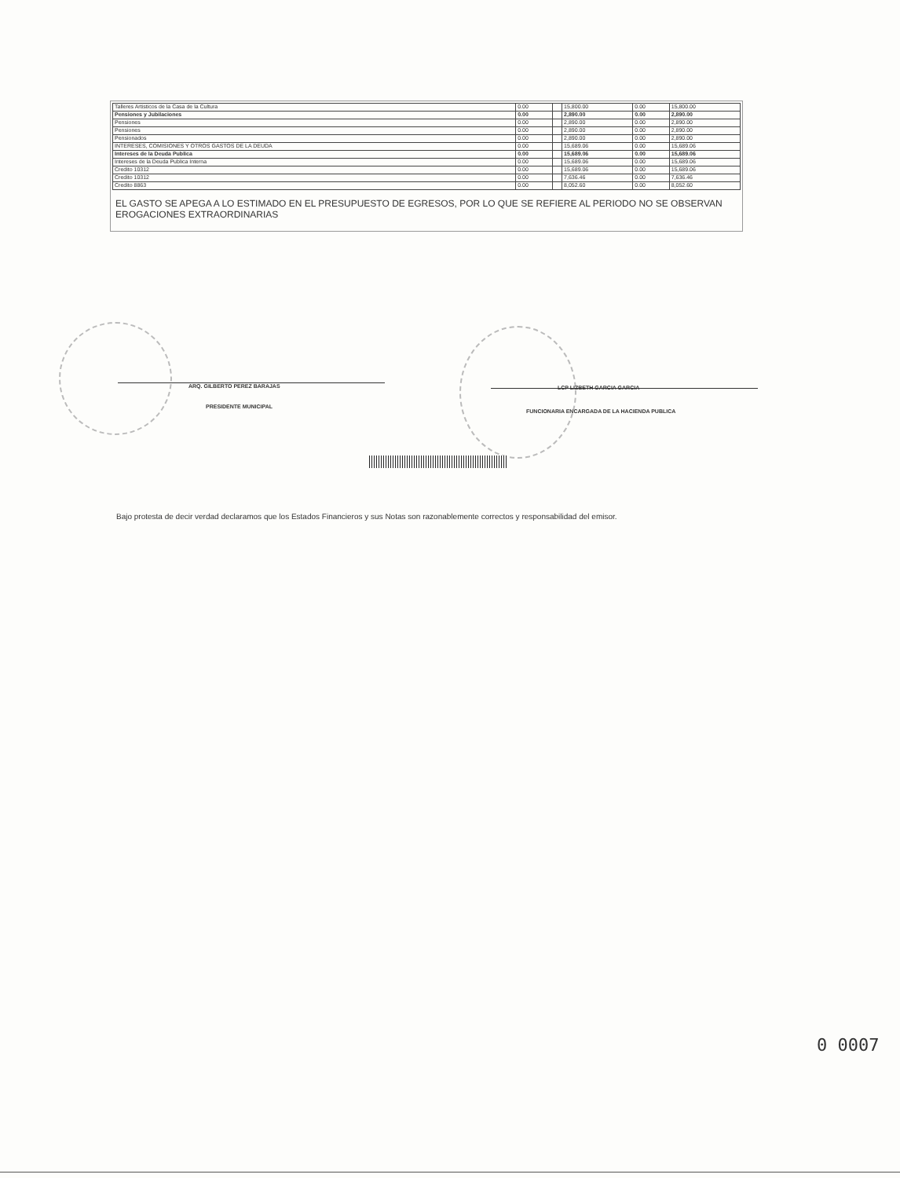| Talleres Artisticos de la Casa de la Cultura | 0.00 | | 15,800.00 | 0.00 | 15,800.00 |
| Pensiones y Jubilaciones | 0.00 | | 2,890.00 | 0.00 | 2,890.00 |
| Pensiones | 0.00 | | 2,890.00 | 0.00 | 2,890.00 |
| Pensiones | 0.00 | | 2,890.00 | 0.00 | 2,890.00 |
| Pensionados | 0.00 | | 2,890.00 | 0.00 | 2,890.00 |
| INTERESES, COMISIONES Y OTROS GASTOS DE LA DEUDA | 0.00 | | 15,689.06 | 0.00 | 15,689.06 |
| Intereses de la Deuda Publica | 0.00 | | 15,689.06 | 0.00 | 15,689.06 |
| Intereses de la Deuda Publica Interna | 0.00 | | 15,689.06 | 0.00 | 15,689.06 |
| Credito 10312 | 0.00 | | 15,689.06 | 0.00 | 15,689.06 |
| Credito 10312 | 0.00 | | 7,636.46 | 0.00 | 7,636.46 |
| Credito 8863 | 0.00 | | 8,052.60 | 0.00 | 8,052.60 |
EL GASTO SE APEGA A LO ESTIMADO EN EL PRESUPUESTO DE EGRESOS, POR LO QUE SE REFIERE AL PERIODO NO SE OBSERVAN EROGACIONES EXTRAORDINARIAS
ARQ. GILBERTO PEREZ BARAJAS
PRESIDENTE MUNICIPAL
LCP LIZBETH GARCIA GARCIA
FUNCIONARIA ENCARGADA DE LA HACIENDA PUBLICA
Bajo protesta de decir verdad declaramos que los Estados Financieros y sus Notas son razonablemente correctos y responsabilidad del emisor.
0 0007